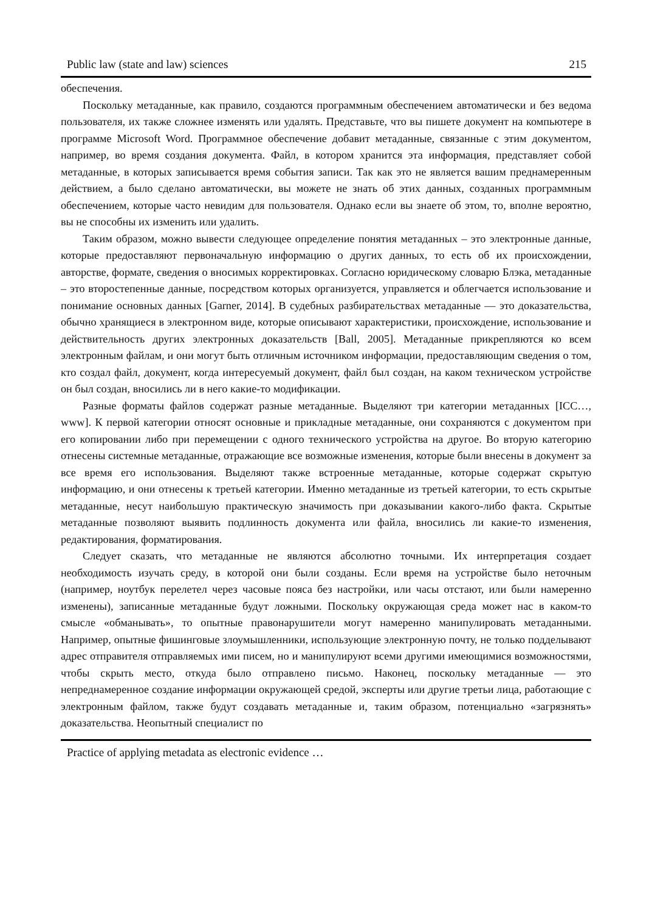Public law (state and law) sciences 215
обеспечения.
Поскольку метаданные, как правило, создаются программным обеспечением автоматически и без ведома пользователя, их также сложнее изменять или удалять. Представьте, что вы пишете документ на компьютере в программе Microsoft Word. Программное обеспечение добавит метаданные, связанные с этим документом, например, во время создания документа. Файл, в котором хранится эта информация, представляет собой метаданные, в которых записывается время события записи. Так как это не является вашим преднамеренным действием, а было сделано автоматически, вы можете не знать об этих данных, созданных программным обеспечением, которые часто невидим для пользователя. Однако если вы знаете об этом, то, вполне вероятно, вы не способны их изменить или удалить.
Таким образом, можно вывести следующее определение понятия метаданных – это электронные данные, которые предоставляют первоначальную информацию о других данных, то есть об их происхождении, авторстве, формате, сведения о вносимых корректировках. Согласно юридическому словарю Блэка, метаданные – это второстепенные данные, посредством которых организуется, управляется и облегчается использование и понимание основных данных [Garner, 2014]. В судебных разбирательствах метаданные — это доказательства, обычно хранящиеся в электронном виде, которые описывают характеристики, происхождение, использование и действительность других электронных доказательств [Ball, 2005]. Метаданные прикрепляются ко всем электронным файлам, и они могут быть отличным источником информации, предоставляющим сведения о том, кто создал файл, документ, когда интересуемый документ, файл был создан, на каком техническом устройстве он был создан, вносились ли в него какие-то модификации.
Разные форматы файлов содержат разные метаданные. Выделяют три категории метаданных [ICC…, www]. К первой категории относят основные и прикладные метаданные, они сохраняются с документом при его копировании либо при перемещении с одного технического устройства на другое. Во вторую категорию отнесены системные метаданные, отражающие все возможные изменения, которые были внесены в документ за все время его использования. Выделяют также встроенные метаданные, которые содержат скрытую информацию, и они отнесены к третьей категории. Именно метаданные из третьей категории, то есть скрытые метаданные, несут наибольшую практическую значимость при доказывании какого-либо факта. Скрытые метаданные позволяют выявить подлинность документа или файла, вносились ли какие-то изменения, редактирования, форматирования.
Следует сказать, что метаданные не являются абсолютно точными. Их интерпретация создает необходимость изучать среду, в которой они были созданы. Если время на устройстве было неточным (например, ноутбук перелетел через часовые пояса без настройки, или часы отстают, или были намеренно изменены), записанные метаданные будут ложными. Поскольку окружающая среда может нас в каком-то смысле «обманывать», то опытные правонарушители могут намеренно манипулировать метаданными. Например, опытные фишинговые злоумышленники, использующие электронную почту, не только подделывают адрес отправителя отправляемых ими писем, но и манипулируют всеми другими имеющимися возможностями, чтобы скрыть место, откуда было отправлено письмо. Наконец, поскольку метаданные — это непреднамеренное создание информации окружающей средой, эксперты или другие третьи лица, работающие с электронным файлом, также будут создавать метаданные и, таким образом, потенциально «загрязнять» доказательства. Неопытный специалист по
Practice of applying metadata as electronic evidence …